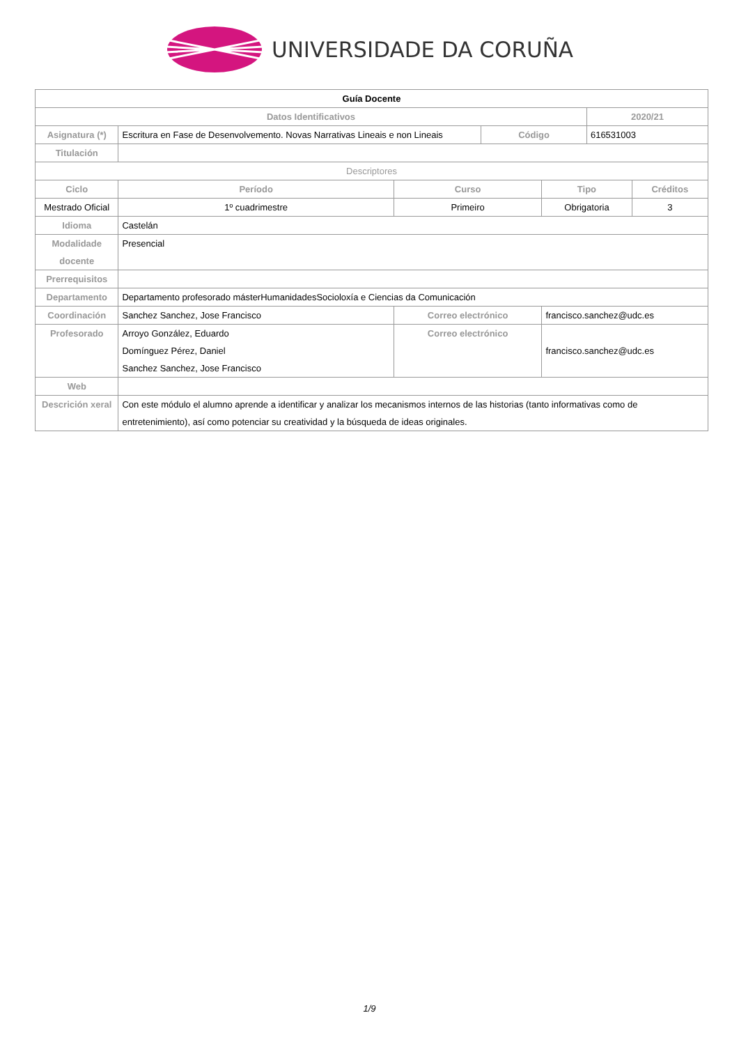UNIVERSIDADE DA CORUÑA
| Guía Docente | | | | | | |
| Datos Identificativos | | | | | 2020/21 | |
| Asignatura (*) | Escritura en Fase de Desenvolvemento. Novas Narrativas Lineais e non Lineais | | Código | | 616531003 | |
| Titulación | | | | | | |
| Descriptores | | | | | | |
| Ciclo | Período | Curso | | Tipo | | Créditos |
| Mestrado Oficial | 1º cuadrimestre | Primeiro | | Obrigatoria | | 3 |
| Idioma | Castelán | | | | | |
| Modalidade docente | Presencial | | | | | |
| Prerrequisitos | | | | | | |
| Departamento | Departamento profesorado másterHumanidadesSocioloxía e Ciencias da Comunicación | | | | | |
| Coordinación | Sanchez Sanchez, Jose Francisco | Correo electrónico | | francisco.sanchez@udc.es | | |
| Profesorado | Arroyo González, Eduardo Domínguez Pérez, Daniel Sanchez Sanchez, Jose Francisco | Correo electrónico | | francisco.sanchez@udc.es | | |
| Web | | | | | | |
| Descrición xeral | Con este módulo el alumno aprende a identificar y analizar los mecanismos internos de las historias (tanto informativas como de entretenimiento), así como potenciar su creatividad y la búsqueda de ideas originales. | | | | | |
1/9